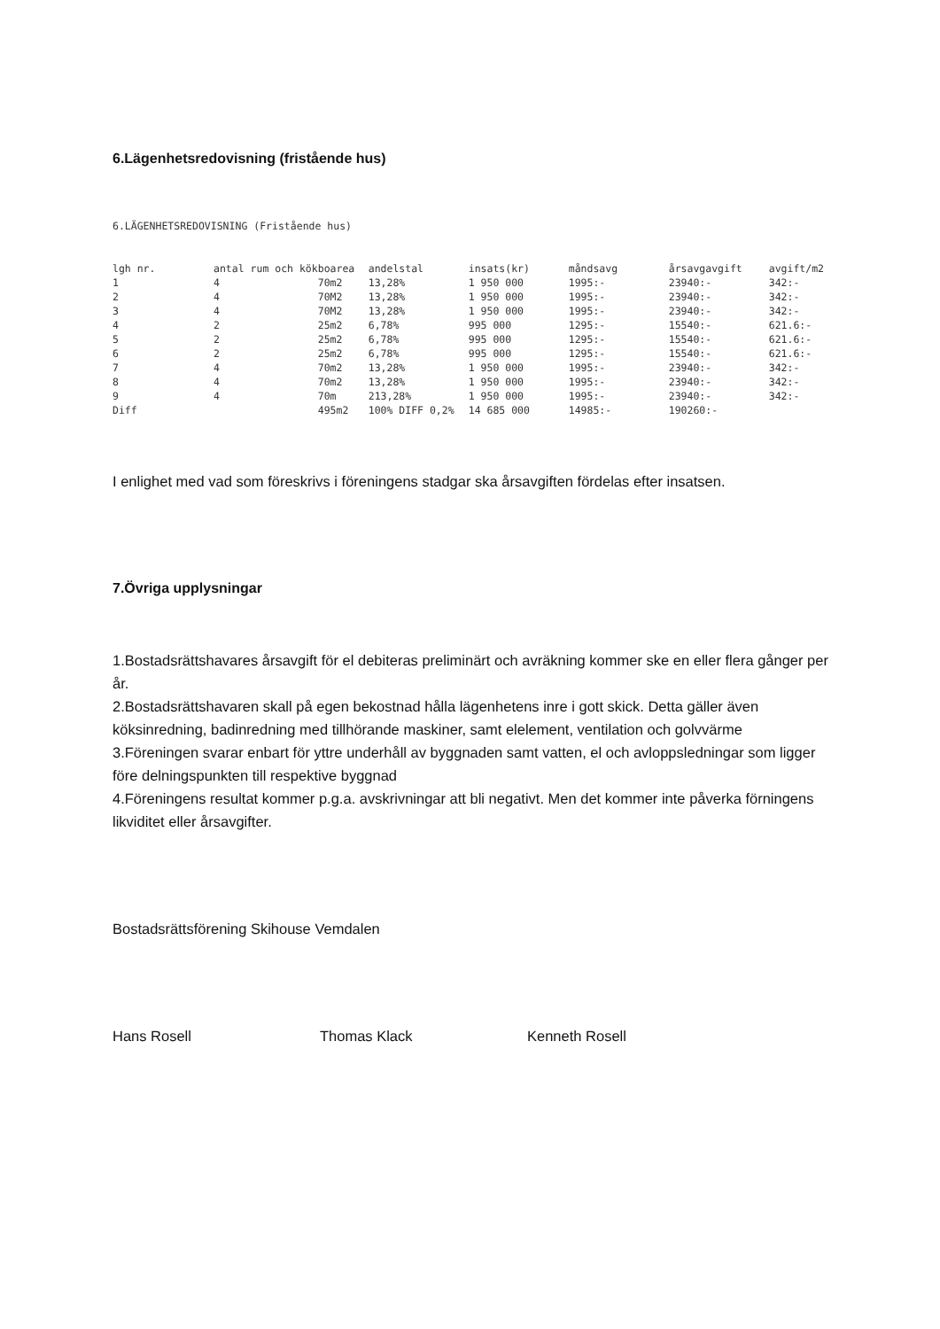6.Lägenhetsredovisning (fristående hus)
6.LÄGENHETSREDOVISNING (Fristående hus)
| lgh nr. | antal rum och kök | boarea | andelstal | insats(kr) | måndsavg | årsavgavgift | avgift/m2 |
| --- | --- | --- | --- | --- | --- | --- | --- |
| 1 | 4 | 70m2 | 13,28% | 1 950 000 | 1995:- | 23940:- | 342:- |
| 2 | 4 | 70M2 | 13,28% | 1 950 000 | 1995:- | 23940:- | 342:- |
| 3 | 4 | 70M2 | 13,28% | 1 950 000 | 1995:- | 23940:- | 342:- |
| 4 | 2 | 25m2 | 6,78% | 995 000 | 1295:- | 15540:- | 621.6:- |
| 5 | 2 | 25m2 | 6,78% | 995 000 | 1295:- | 15540:- | 621.6:- |
| 6 | 2 | 25m2 | 6,78% | 995 000 | 1295:- | 15540:- | 621.6:- |
| 7 | 4 | 70m2 | 13,28% | 1 950 000 | 1995:- | 23940:- | 342:- |
| 8 | 4 | 70m2 | 13,28% | 1 950 000 | 1995:- | 23940:- | 342:- |
| 9 | 4 | 70m | 213,28% | 1 950 000 | 1995:- | 23940:- | 342:- |
| Diff | | 495m2 | 100% DIFF 0,2% | 14 685 000 | 14985:- | 190260:- | |
I enlighet med vad som föreskrivs i föreningens stadgar ska årsavgiften fördelas efter insatsen.
7.Övriga upplysningar
1.Bostadsrättshavares årsavgift för el debiteras preliminärt och avräkning kommer ske en eller flera gånger per år.
2.Bostadsrättshavaren skall på egen bekostnad hålla lägenhetens inre i gott skick. Detta gäller även köksinredning, badinredning med tillhörande maskiner, samt elelement, ventilation och golvvärme
3.Föreningen svarar enbart för yttre underhåll av byggnaden samt vatten, el och avloppsledningar som ligger före delningspunkten till respektive byggnad
4.Föreningens resultat kommer p.g.a. avskrivningar att bli negativt. Men det kommer inte påverka förningens likviditet eller årsavgifter.
Bostadsrättsförening Skihouse Vemdalen
Hans Rosell Thomas Klack Kenneth Rosell